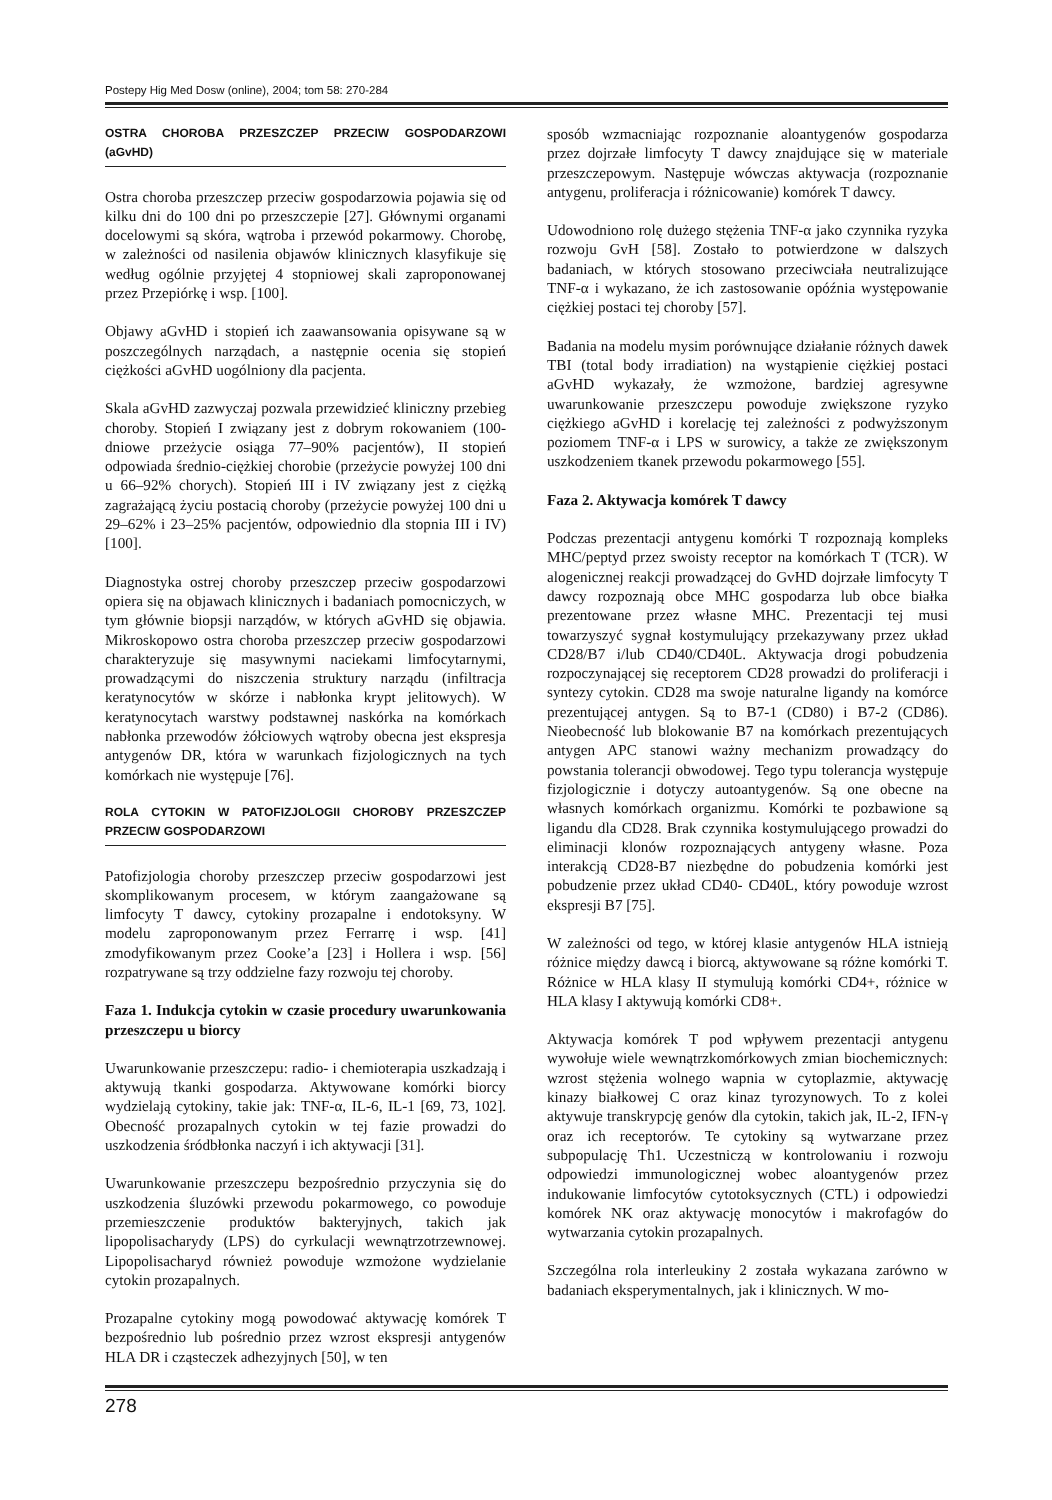Postepy Hig Med Dosw (online), 2004; tom 58: 270-284
OSTRA CHOROBA PRZESZCZEP PRZECIW GOSPODARZOWI (aGvHD)
Ostra choroba przeszczep przeciw gospodarzowia pojawia się od kilku dni do 100 dni po przeszczepie [27]. Głównymi organami docelowymi są skóra, wątroba i przewód pokarmowy. Chorobę, w zależności od nasilenia objawów klinicznych klasyfikuje się według ogólnie przyjętej 4 stopniowej skali zaproponowanej przez Przepiórkę i wsp. [100].
Objawy aGvHD i stopień ich zaawansowania opisywane są w poszczególnych narządach, a następnie ocenia się stopień ciężkości aGvHD uogólniony dla pacjenta.
Skala aGvHD zazwyczaj pozwala przewidzieć kliniczny przebieg choroby. Stopień I związany jest z dobrym rokowaniem (100-dniowe przeżycie osiąga 77–90% pacjentów), II stopień odpowiada średnio-ciężkiej chorobie (przeżycie powyżej 100 dni u 66–92% chorych). Stopień III i IV związany jest z ciężką zagrażającą życiu postacią choroby (przeżycie powyżej 100 dni u 29–62% i 23–25% pacjentów, odpowiednio dla stopnia III i IV) [100].
Diagnostyka ostrej choroby przeszczep przeciw gospodarzowi opiera się na objawach klinicznych i badaniach pomocniczych, w tym głównie biopsji narządów, w których aGvHD się objawia. Mikroskopowo ostra choroba przeszczep przeciw gospodarzowi charakteryzuje się masywnymi naciekami limfocytarnymi, prowadzącymi do niszczenia struktury narządu (infiltracja keratynocytów w skórze i nabłonka krypt jelitowych). W keratynocytach warstwy podstawnej naskórka na komórkach nabłonka przewodów żółciowych wątroby obecna jest ekspresja antygenów DR, która w warunkach fizjologicznych na tych komórkach nie występuje [76].
ROLA CYTOKIN W PATOFIZJOLOGII CHOROBY PRZESZCZEP PRZECIW GOSPODARZOWI
Patofizjologia choroby przeszczep przeciw gospodarzowi jest skomplikowanym procesem, w którym zaangażowane są limfocyty T dawcy, cytokiny prozapalne i endotoksyny. W modelu zaproponowanym przez Ferrarrę i wsp. [41] zmodyfikowanym przez Cooke’a [23] i Hollera i wsp. [56] rozpatrywane są trzy oddzielne fazy rozwoju tej choroby.
Faza 1. Indukcja cytokin w czasie procedury uwarunkowania przeszczepu u biorcy
Uwarunkowanie przeszczepu: radio- i chemioterapia uszkadzają i aktywują tkanki gospodarza. Aktywowane komórki biorcy wydzielają cytokiny, takie jak: TNF-α, IL-6, IL-1 [69, 73, 102]. Obecność prozapalnych cytokin w tej fazie prowadzi do uszkodzenia śródbłonka naczyń i ich aktywacji [31].
Uwarunkowanie przeszczepu bezpośrednio przyczynia się do uszkodzenia śluzówki przewodu pokarmowego, co powoduje przemieszczenie produktów bakteryjnych, takich jak lipopolisacharydy (LPS) do cyrkulacji wewnątrzotrzewnowej. Lipopolisacharyd również powoduje wzmożone wydzielanie cytokin prozapalnych.
Prozapalne cytokiny mogą powodować aktywację komórek T bezpośrednio lub pośrednio przez wzrost ekspresji antygenów HLA DR i cząsteczek adhezyjnych [50], w ten
sposób wzmacniając rozpoznanie aloantygenów gospodarza przez dojrzałe limfocyty T dawcy znajdujące się w materiale przeszczepowym. Następuje wówczas aktywacja (rozpoznanie antygenu, proliferacja i różnicowanie) komórek T dawcy.
Udowodniono rolę dużego stężenia TNF-α jako czynnika ryzyka rozwoju GvH [58]. Zostało to potwierdzone w dalszych badaniach, w których stosowano przeciwciała neutralizujące TNF-α i wykazano, że ich zastosowanie opóźnia występowanie ciężkiej postaci tej choroby [57].
Badania na modelu mysim porównujące działanie różnych dawek TBI (total body irradiation) na wystąpienie ciężkiej postaci aGvHD wykazały, że wzmożone, bardziej agresywne uwarunkowanie przeszczepu powoduje zwiększone ryzyko ciężkiego aGvHD i korelację tej zależności z podwyższonym poziomem TNF-α i LPS w surowicy, a także ze zwiększonym uszkodzeniem tkanek przewodu pokarmowego [55].
Faza 2. Aktywacja komórek T dawcy
Podczas prezentacji antygenu komórki T rozpoznają kompleks MHC/peptyd przez swoisty receptor na komórkach T (TCR). W alogenicznej reakcji prowadzącej do GvHD dojrzałe limfocyty T dawcy rozpoznają obce MHC gospodarza lub obce białka prezentowane przez własne MHC. Prezentacji tej musi towarzyszyć sygnał kostymulujący przekazywany przez układ CD28/B7 i/lub CD40/CD40L. Aktywacja drogi pobudzenia rozpoczynającej się receptorem CD28 prowadzi do proliferacji i syntezy cytokin. CD28 ma swoje naturalne ligandy na komórce prezentującej antygen. Są to B7-1 (CD80) i B7-2 (CD86). Nieobecność lub blokowanie B7 na komórkach prezentujących antygen APC stanowi ważny mechanizm prowadzący do powstania tolerancji obwodowej. Tego typu tolerancja występuje fizjologicznie i dotyczy autoantygenów. Są one obecne na własnych komórkach organizmu. Komórki te pozbawione są ligandu dla CD28. Brak czynnika kostymulującego prowadzi do eliminacji klonów rozpoznających antygeny własne. Poza interakcją CD28-B7 niezbędne do pobudzenia komórki jest pobudzenie przez układ CD40- CD40L, który powoduje wzrost ekspresji B7 [75].
W zależności od tego, w której klasie antygenów HLA istnieją różnice między dawcą i biorcą, aktywowane są różne komórki T. Różnice w HLA klasy II stymulują komórki CD4+, różnice w HLA klasy I aktywują komórki CD8+.
Aktywacja komórek T pod wpływem prezentacji antygenu wywołuje wiele wewnątrzkomórkowych zmian biochemicznych: wzrost stężenia wolnego wapnia w cytoplazmie, aktywację kinazy białkowej C oraz kinaz tyrozynowych. To z kolei aktywuje transkrypcję genów dla cytokin, takich jak, IL-2, IFN-γ oraz ich receptorów. Te cytokiny są wytwarzane przez subpopulację Th1. Uczestniczą w kontrolowaniu i rozwoju odpowiedzi immunologicznej wobec aloantygenów przez indukowanie limfocytów cytotoksycznych (CTL) i odpowiedzi komórek NK oraz aktywację monocytów i makrofagów do wytwarzania cytokin prozapalnych.
Szczególna rola interleukiny 2 została wykazana zarówno w badaniach eksperymentalnych, jak i klinicznych. W mo-
278